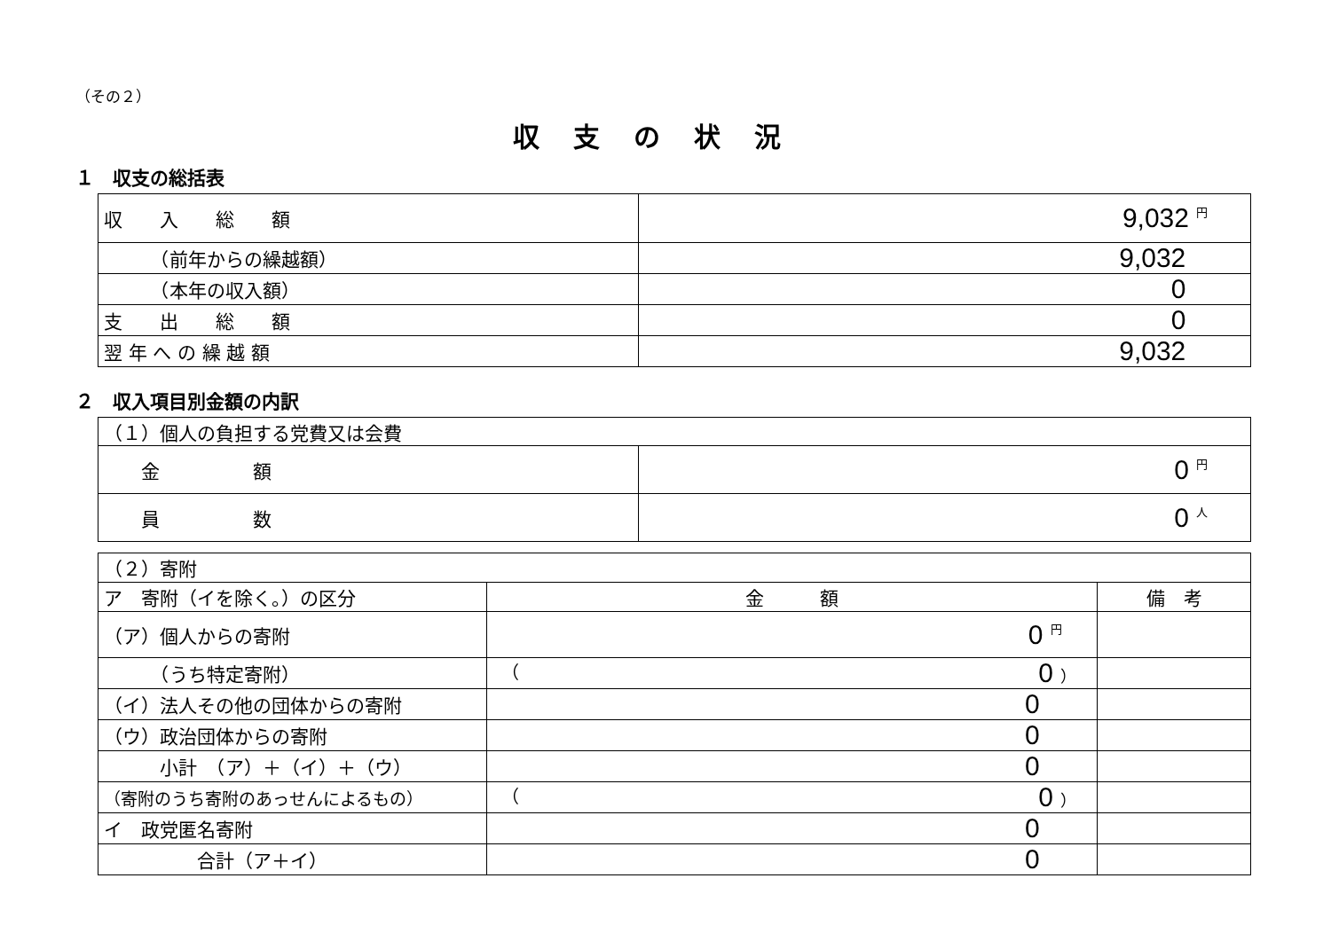（その２）
収支の状況
１　収支の総括表
| 収 入 総 額 | 9,032 円 |
| （前年からの繰越額） | 9,032 |
| （本年の収入額） | 0 |
| 支 出 総 額 | 0 |
| 翌 年 へ の 繰 越 額 | 9,032 |
２　収入項目別金額の内訳
| （１）個人の負担する党費又は会費 | |
| 金 額 | 0 円 |
| 員 数 | 0 人 |
| （２）寄附 | | |
| ア 寄附（イを除く。）の区分 | 金 額 | 備 考 |
| （ア）個人からの寄附 | 0 円 | |
| （うち特定寄附） | （ 0 ） | |
| （イ）法人その他の団体からの寄附 | 0 | |
| （ウ）政治団体からの寄附 | 0 | |
| 小計 （ア）＋（イ）＋（ウ） | 0 | |
| （寄附のうち寄附のあっせんによるもの） | （ 0 ） | |
| イ 政党匿名寄附 | 0 | |
| 合計（ア＋イ） | 0 | |